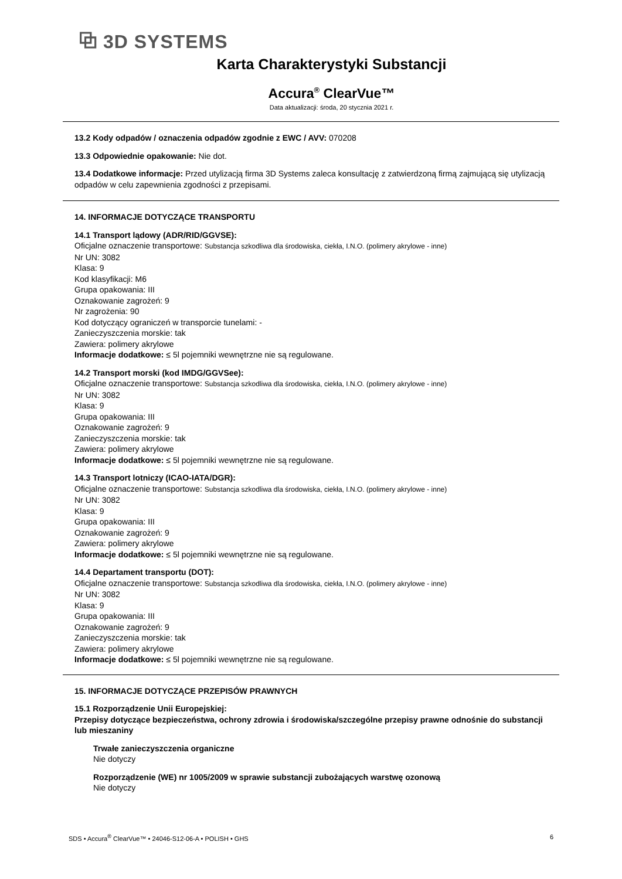⧉ 3D SYSTEMS
Karta Charakterystyki Substancji
Accura<sup>®</sup> ClearVue™
Data aktualizacji: środa, 20 stycznia 2021 r.
13.2 Kody odpadów / oznaczenia odpadów zgodnie z EWC / AVV: 070208
13.3 Odpowiednie opakowanie: Nie dot.
13.4 Dodatkowe informacje: Przed utylizacją firma 3D Systems zaleca konsultację z zatwierdzoną firmą zajmującą się utylizacją odpadów w celu zapewnienia zgodności z przepisami.
14. INFORMACJE DOTYCZĄCE TRANSPORTU
14.1 Transport lądowy (ADR/RID/GGVSE):
Oficjalne oznaczenie transportowe: Substancja szkodliwa dla środowiska, ciekła, I.N.O. (polimery akrylowe - inne)
Nr UN: 3082
Klasa: 9
Kod klasyfikacji: M6
Grupa opakowania: III
Oznakowanie zagrożeń: 9
Nr zagrożenia: 90
Kod dotyczący ograniczeń w transporcie tunelami: -
Zanieczyszczenia morskie: tak
Zawiera: polimery akrylowe
Informacje dodatkowe: ≤ 5l pojemniki wewnętrzne nie są regulowane.
14.2 Transport morski (kod IMDG/GGVSee):
Oficjalne oznaczenie transportowe: Substancja szkodliwa dla środowiska, ciekła, I.N.O. (polimery akrylowe - inne)
Nr UN: 3082
Klasa: 9
Grupa opakowania: III
Oznakowanie zagrożeń: 9
Zanieczyszczenia morskie: tak
Zawiera: polimery akrylowe
Informacje dodatkowe: ≤ 5l pojemniki wewnętrzne nie są regulowane.
14.3 Transport lotniczy (ICAO-IATA/DGR):
Oficjalne oznaczenie transportowe: Substancja szkodliwa dla środowiska, ciekła, I.N.O. (polimery akrylowe - inne)
Nr UN: 3082
Klasa: 9
Grupa opakowania: III
Oznakowanie zagrożeń: 9
Zawiera: polimery akrylowe
Informacje dodatkowe: ≤ 5l pojemniki wewnętrzne nie są regulowane.
14.4 Departament transportu (DOT):
Oficjalne oznaczenie transportowe: Substancja szkodliwa dla środowiska, ciekła, I.N.O. (polimery akrylowe - inne)
Nr UN: 3082
Klasa: 9
Grupa opakowania: III
Oznakowanie zagrożeń: 9
Zanieczyszczenia morskie: tak
Zawiera: polimery akrylowe
Informacje dodatkowe: ≤ 5l pojemniki wewnętrzne nie są regulowane.
15. INFORMACJE DOTYCZĄCE PRZEPISÓW PRAWNYCH
15.1 Rozporządzenie Unii Europejskiej:
Przepisy dotyczące bezpieczeństwa, ochrony zdrowia i środowiska/szczególne przepisy prawne odnośnie do substancji lub mieszaniny
Trwałe zanieczyszczenia organiczne
Nie dotyczy
Rozporządzenie (WE) nr 1005/2009 w sprawie substancji zubożających warstwę ozonową
Nie dotyczy
SDS • Accura<sup>®</sup> ClearVue™ • 24046-S12-06-A • POLISH • GHS 6